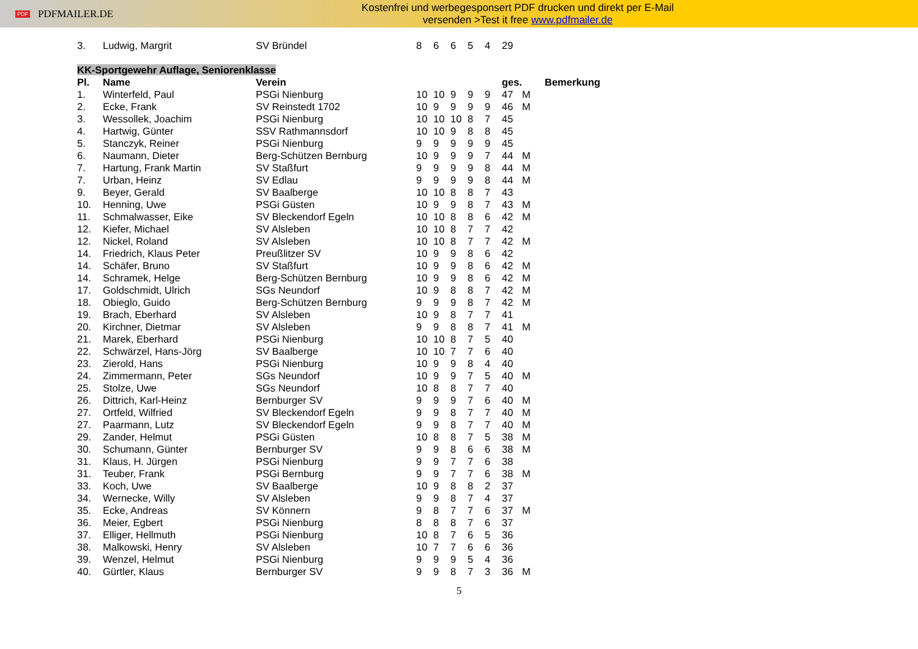PDF
PDFMAILER.DE
Kostenfrei und werbegesponsert PDF drucken und direkt per E-Mail
versenden >Test it free www.pdfmailer.de
| 3. | Ludwig, Margrit | SV Bründel | 8 | 6 | 6 | 5 | 4 | 29 | |
| KK-Sportgewehr Auflage, Seniorenklasse | | | | | | | | | |
| Pl. | Name | Verein | | | | | | ges. | Bemerkung |
| 1. | Winterfeld, Paul | PSGi Nienburg | 10 | 10 | 9 | 9 | 9 | 47 | M |
| 2. | Ecke, Frank | SV Reinstedt 1702 | 10 | 9 | 9 | 9 | 9 | 46 | M |
| 3. | Wessollek, Joachim | PSGi Nienburg | 10 | 10 | 10 | 8 | 7 | 45 | |
| 4. | Hartwig, Günter | SSV Rathmannsdorf | 10 | 10 | 9 | 8 | 8 | 45 | |
| 5. | Stanczyk, Reiner | PSGi Nienburg | 9 | 9 | 9 | 9 | 9 | 45 | |
| 6. | Naumann, Dieter | Berg-Schützen Bernburg | 10 | 9 | 9 | 9 | 7 | 44 | M |
| 7. | Hartung, Frank Martin | SV Staßfurt | 9 | 9 | 9 | 9 | 8 | 44 | M |
| 7. | Urban, Heinz | SV Edlau | 9 | 9 | 9 | 9 | 8 | 44 | M |
| 9. | Beyer, Gerald | SV Baalberge | 10 | 10 | 8 | 8 | 7 | 43 | |
| 10. | Henning, Uwe | PSGi Güsten | 10 | 9 | 9 | 8 | 7 | 43 | M |
| 11. | Schmalwasser, Eike | SV Bleckendorf Egeln | 10 | 10 | 8 | 8 | 6 | 42 | M |
| 12. | Kiefer, Michael | SV Alsleben | 10 | 10 | 8 | 7 | 7 | 42 | |
| 12. | Nickel, Roland | SV Alsleben | 10 | 10 | 8 | 7 | 7 | 42 | M |
| 14. | Friedrich, Klaus Peter | Preußlitzer SV | 10 | 9 | 9 | 8 | 6 | 42 | |
| 14. | Schäfer, Bruno | SV Staßfurt | 10 | 9 | 9 | 8 | 6 | 42 | M |
| 14. | Schramek, Helge | Berg-Schützen Bernburg | 10 | 9 | 9 | 8 | 6 | 42 | M |
| 17. | Goldschmidt, Ulrich | SGs Neundorf | 10 | 9 | 8 | 8 | 7 | 42 | M |
| 18. | Obieglo, Guido | Berg-Schützen Bernburg | 9 | 9 | 9 | 8 | 7 | 42 | M |
| 19. | Brach, Eberhard | SV Alsleben | 10 | 9 | 8 | 7 | 7 | 41 | |
| 20. | Kirchner, Dietmar | SV Alsleben | 9 | 9 | 8 | 8 | 7 | 41 | M |
| 21. | Marek, Eberhard | PSGi Nienburg | 10 | 10 | 8 | 7 | 5 | 40 | |
| 22. | Schwärzel, Hans-Jörg | SV Baalberge | 10 | 10 | 7 | 7 | 6 | 40 | |
| 23. | Zierold, Hans | PSGi Nienburg | 10 | 9 | 9 | 8 | 4 | 40 | |
| 24. | Zimmermann, Peter | SGs Neundorf | 10 | 9 | 9 | 7 | 5 | 40 | M |
| 25. | Stolze, Uwe | SGs Neundorf | 10 | 8 | 8 | 7 | 7 | 40 | |
| 26. | Dittrich, Karl-Heinz | Bernburger SV | 9 | 9 | 9 | 7 | 6 | 40 | M |
| 27. | Ortfeld, Wilfried | SV Bleckendorf Egeln | 9 | 9 | 8 | 7 | 7 | 40 | M |
| 27. | Paarmann, Lutz | SV Bleckendorf Egeln | 9 | 9 | 8 | 7 | 7 | 40 | M |
| 29. | Zander, Helmut | PSGi Güsten | 10 | 8 | 8 | 7 | 5 | 38 | M |
| 30. | Schumann, Günter | Bernburger SV | 9 | 9 | 8 | 6 | 6 | 38 | M |
| 31. | Klaus, H. Jürgen | PSGi Nienburg | 9 | 9 | 7 | 7 | 6 | 38 | |
| 31. | Teuber, Frank | PSGi Bernburg | 9 | 9 | 7 | 7 | 6 | 38 | M |
| 33. | Koch, Uwe | SV Baalberge | 10 | 9 | 8 | 8 | 2 | 37 | |
| 34. | Wernecke, Willy | SV Alsleben | 9 | 9 | 8 | 7 | 4 | 37 | |
| 35. | Ecke, Andreas | SV Könnern | 9 | 8 | 7 | 7 | 6 | 37 | M |
| 36. | Meier, Egbert | PSGi Nienburg | 8 | 8 | 8 | 7 | 6 | 37 | |
| 37. | Elliger, Hellmuth | PSGi Nienburg | 10 | 8 | 7 | 6 | 5 | 36 | |
| 38. | Malkowski, Henry | SV Alsleben | 10 | 7 | 7 | 6 | 6 | 36 | |
| 39. | Wenzel, Helmut | PSGi Nienburg | 9 | 9 | 9 | 5 | 4 | 36 | |
| 40. | Gürtler, Klaus | Bernburger SV | 9 | 9 | 8 | 7 | 3 | 36 | M |
5